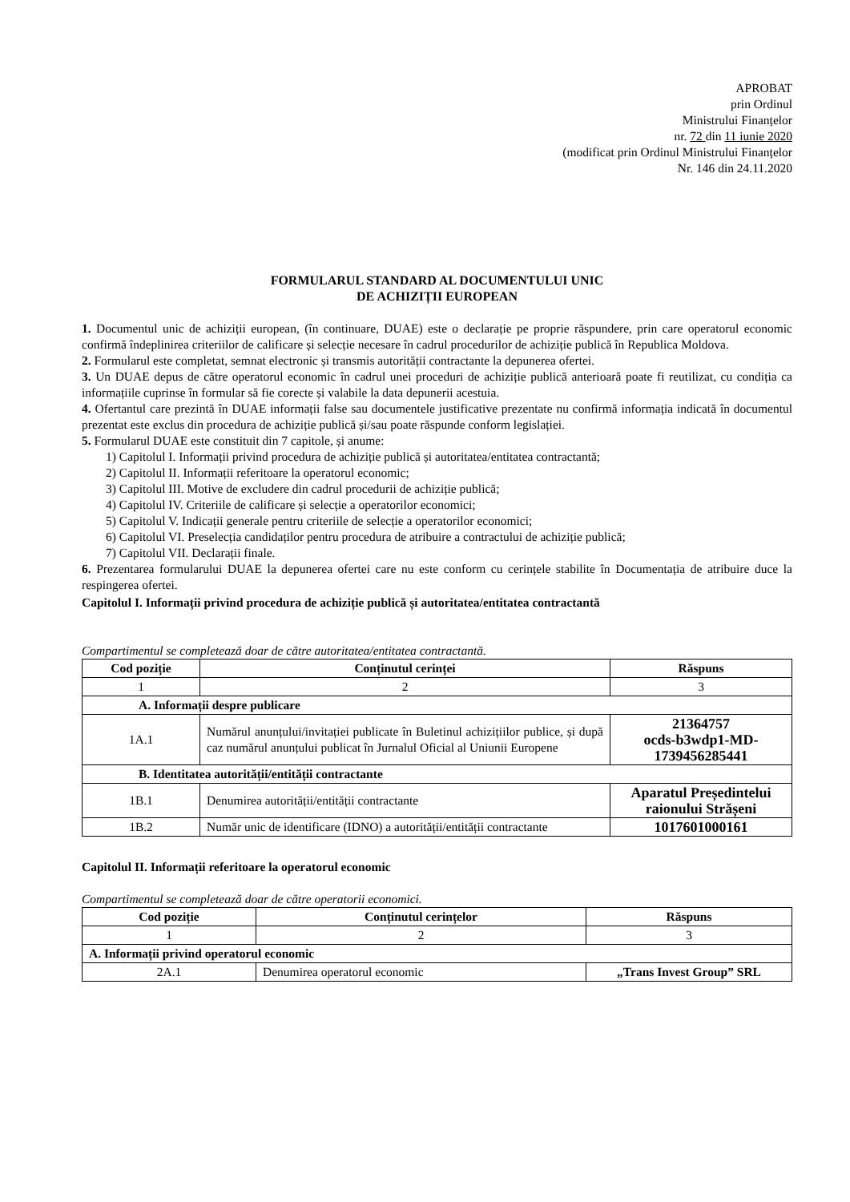APROBAT
prin Ordinul
Ministrului Finanțelor
nr. 72 din 11 iunie 2020
(modificat prin Ordinul Ministrului Finanțelor
Nr. 146 din 24.11.2020
FORMULARUL STANDARD AL DOCUMENTULUI UNIC
DE ACHIZIȚII EUROPEAN
1. Documentul unic de achiziții european, (în continuare, DUAE) este o declarație pe proprie răspundere, prin care operatorul economic confirmă îndeplinirea criteriilor de calificare și selecție necesare în cadrul procedurilor de achiziție publică în Republica Moldova.
2. Formularul este completat, semnat electronic și transmis autorității contractante la depunerea ofertei.
3. Un DUAE depus de către operatorul economic în cadrul unei proceduri de achiziție publică anterioară poate fi reutilizat, cu condiția ca informațiile cuprinse în formular să fie corecte și valabile la data depunerii acestuia.
4. Ofertantul care prezintă în DUAE informații false sau documentele justificative prezentate nu confirmă informația indicată în documentul prezentat este exclus din procedura de achiziție publică și/sau poate răspunde conform legislației.
5. Formularul DUAE este constituit din 7 capitole, și anume:
1) Capitolul I. Informații privind procedura de achiziție publică și autoritatea/entitatea contractantă;
2) Capitolul II. Informații referitoare la operatorul economic;
3) Capitolul III. Motive de excludere din cadrul procedurii de achiziție publică;
4) Capitolul IV. Criteriile de calificare și selecție a operatorilor economici;
5) Capitolul V. Indicații generale pentru criteriile de selecție a operatorilor economici;
6) Capitolul VI. Preselecția candidaților pentru procedura de atribuire a contractului de achiziție publică;
7) Capitolul VII. Declarații finale.
6. Prezentarea formularului DUAE la depunerea ofertei care nu este conform cu cerințele stabilite în Documentația de atribuire duce la respingerea ofertei.
Capitolul I. Informații privind procedura de achiziție publică și autoritatea/entitatea contractantă
Compartimentul se completează doar de către autoritatea/entitatea contractantă.
| Cod poziție | Conținutul cerinței | Răspuns |
| --- | --- | --- |
| 1 | 2 | 3 |
| A. Informații despre publicare | | |
| 1A.1 | Numărul anunțului/invitației publicate în Buletinul achizițiilor publice, și după caz numărul anunțului publicat în Jurnalul Oficial al Uniunii Europene | 21364757 ocds-b3wdp1-MD-1739456285441 |
| B. Identitatea autorității/entității contractante | | |
| 1B.1 | Denumirea autorității/entității contractante | Aparatul Președintelui raionului Strășeni |
| 1B.2 | Număr unic de identificare (IDNO) a autorității/entității contractante | 1017601000161 |
Capitolul II. Informații referitoare la operatorul economic
Compartimentul se completează doar de către operatorii economici.
| Cod poziție | Conținutul cerințelor | Răspuns |
| --- | --- | --- |
| 1 | 2 | 3 |
| A. Informații privind operatorul economic | | |
| 2A.1 | Denumirea operatorul economic | „Trans Invest Group” SRL |